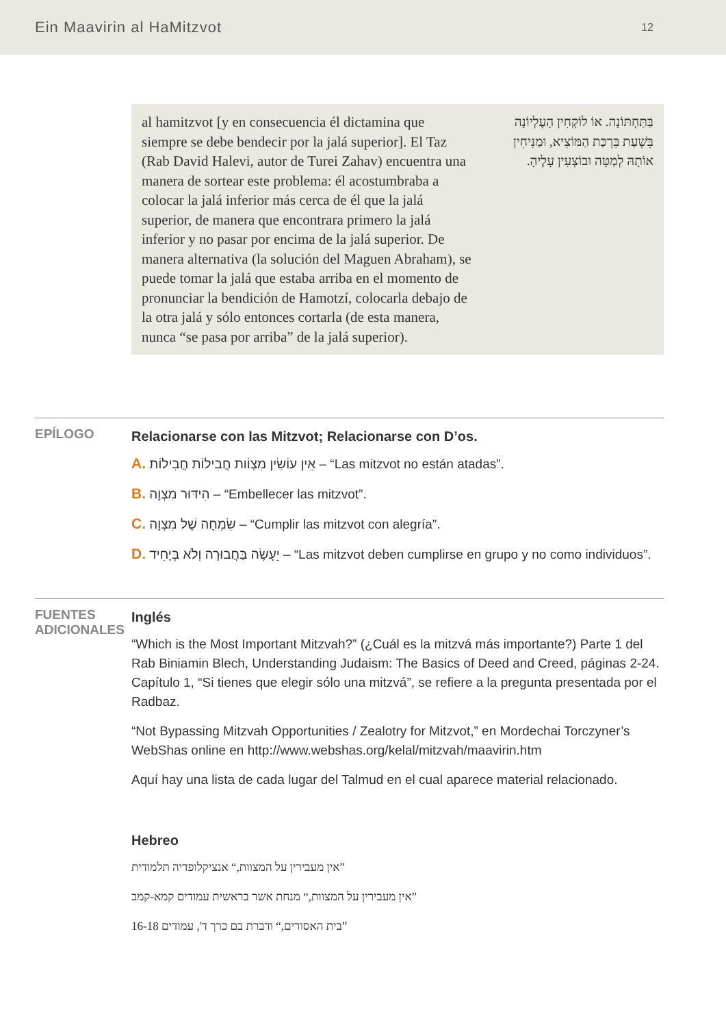Ein Maavirin al HaMitzvot 12
al hamitzvot [y en consecuencia él dictamina que siempre se debe bendecir por la jalá superior]. El Taz (Rab David Halevi, autor de Turei Zahav) encuentra una manera de sortear este problema: él acostumbraba a colocar la jalá inferior más cerca de él que la jalá superior, de manera que encontrara primero la jalá inferior y no pasar por encima de la jalá superior. De manera alternativa (la solución del Maguen Abraham), se puede tomar la jalá que estaba arriba en el momento de pronunciar la bendición de Hamotzí, colocarla debajo de la otra jalá y sólo entonces cortarla (de esta manera, nunca “se pasa por arriba” de la jalá superior).
בַּתַּחְתּוֹנָה. אוֹ לוֹקְחִין הָעֶלְיוֹנָה בִּשְׁעַת בִּרְכַּת הַמּוֹצִיא, וּמַנִּיחִין אוֹתָהּ לְמַטָּה וּבוֹצְעִין עָלֶיהָ.
EPÍLOGO
Relacionarse con las Mitzvot; Relacionarse con D’os.
A. אֵין עוֹשִׂין מִצְוֹות חֲבִילוֹת חֲבִילוֹת – “Las mitzvot no están atadas”.
B. הִידּוּר מִצְוָה – “Embellecer las mitzvot”.
C. שִׂמְחָה שֶׁל מִצְוָה – “Cumplir las mitzvot con alegría”.
D. יֵעָשֶׂה בַּחֲבוּרָה וְלֹא בְּיָחִיד – “Las mitzvot deben cumplirse en grupo y no como individuos”.
FUENTES
ADICIONALES
Inglés
“Which is the Most Important Mitzvah?” (¿Cuál es la mitzvá más importante?) Parte 1 del Rab Biniamin Blech, Understanding Judaism: The Basics of Deed and Creed, páginas 2-24. Capítulo 1, “Si tienes que elegir sólo una mitzvá”, se refiere a la pregunta presentada por el Radbaz.
“Not Bypassing Mitzvah Opportunities / Zealotry for Mitzvot,” en Mordechai Torczyner’s WebShas online en http://www.webshas.org/kelal/mitzvah/maavirin.htm
Aquí hay una lista de cada lugar del Talmud en el cual aparece material relacionado.
Hebreo
”אין מעבירין על המצוות,“ אנציקלופדיה תלמודית
”אין מעבירין על המצוות,“ מנחת אשר בראשית עמודים קמא-קמב
”בית האסורים,“ ודברת בם כרך ד', עמודים 16-18